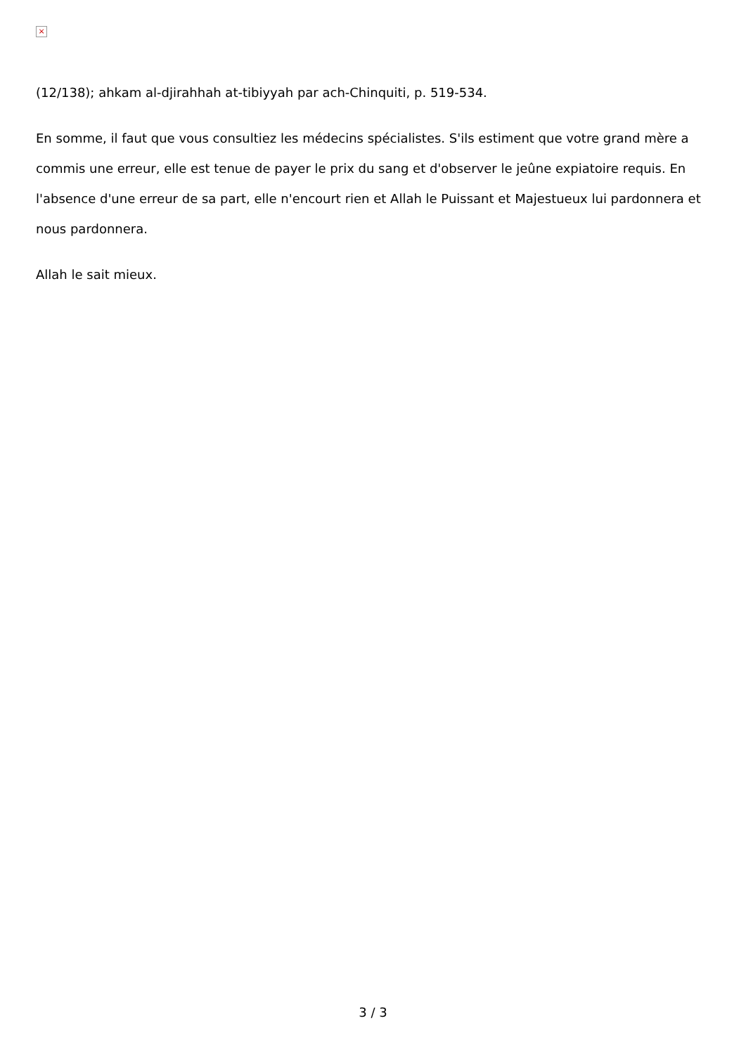×
(12/138); ahkam al-djirahhah at-tibiyyah par ach-Chinquiti, p. 519-534.
En somme, il faut que vous consultiez les médecins spécialistes. S'ils estiment que votre grand mère a commis une erreur, elle est tenue de payer le prix du sang et d'observer le jeûne expiatoire requis. En l'absence d'une erreur de sa part, elle n'encourt rien et Allah le Puissant et Majestueux lui pardonnera et nous pardonnera.
Allah le sait mieux.
3 / 3